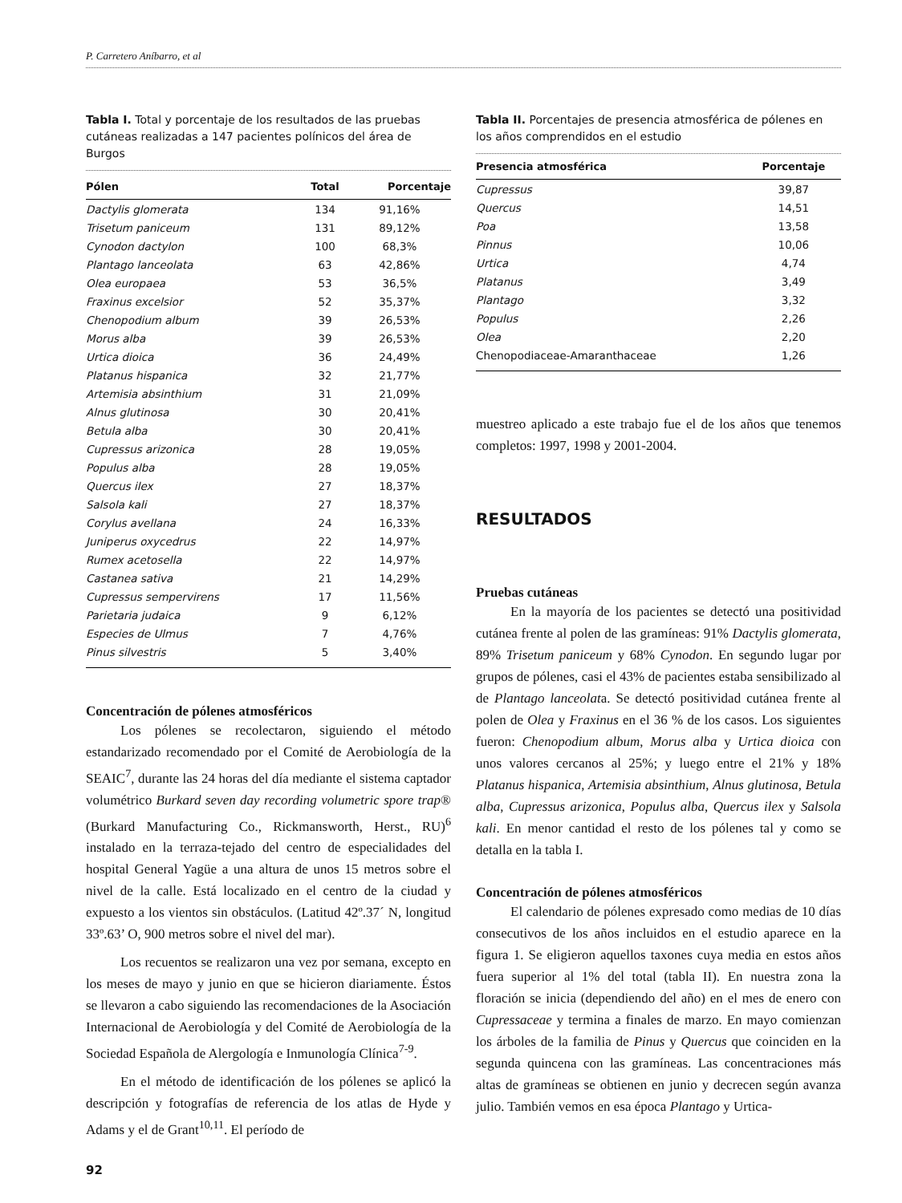P. Carretero Aníbarro, et al
Tabla I. Total y porcentaje de los resultados de las pruebas cutáneas realizadas a 147 pacientes polínicos del área de Burgos
| Pólen | Total | Porcentaje |
| --- | --- | --- |
| Dactylis glomerata | 134 | 91,16% |
| Trisetum paniceum | 131 | 89,12% |
| Cynodon dactylon | 100 | 68,3% |
| Plantago lanceolata | 63 | 42,86% |
| Olea europaea | 53 | 36,5% |
| Fraxinus excelsior | 52 | 35,37% |
| Chenopodium album | 39 | 26,53% |
| Morus alba | 39 | 26,53% |
| Urtica dioica | 36 | 24,49% |
| Platanus hispanica | 32 | 21,77% |
| Artemisia absinthium | 31 | 21,09% |
| Alnus glutinosa | 30 | 20,41% |
| Betula alba | 30 | 20,41% |
| Cupressus arizonica | 28 | 19,05% |
| Populus alba | 28 | 19,05% |
| Quercus ilex | 27 | 18,37% |
| Salsola kali | 27 | 18,37% |
| Corylus avellana | 24 | 16,33% |
| Juniperus oxycedrus | 22 | 14,97% |
| Rumex acetosella | 22 | 14,97% |
| Castanea sativa | 21 | 14,29% |
| Cupressus sempervirens | 17 | 11,56% |
| Parietaria judaica | 9 | 6,12% |
| Especies de Ulmus | 7 | 4,76% |
| Pinus silvestris | 5 | 3,40% |
Concentración de pólenes atmosféricos
Los pólenes se recolectaron, siguiendo el método estandarizado recomendado por el Comité de Aerobiología de la SEAIC<sup>7</sup>, durante las 24 horas del día mediante el sistema captador volumétrico Burkard seven day recording volumetric spore trap® (Burkard Manufacturing Co., Rickmansworth, Herst., RU)<sup>6</sup> instalado en la terraza-tejado del centro de especialidades del hospital General Yagüe a una altura de unos 15 metros sobre el nivel de la calle. Está localizado en el centro de la ciudad y expuesto a los vientos sin obstáculos. (Latitud 42º.37´ N, longitud 33º.63’ O, 900 metros sobre el nivel del mar).
Los recuentos se realizaron una vez por semana, excepto en los meses de mayo y junio en que se hicieron diariamente. Éstos se llevaron a cabo siguiendo las recomendaciones de la Asociación Internacional de Aerobiología y del Comité de Aerobiología de la Sociedad Española de Alergología e Inmunología Clínica<sup>7-9</sup>.
En el método de identificación de los pólenes se aplicó la descripción y fotografías de referencia de los atlas de Hyde y Adams y el de Grant<sup>10,11</sup>. El período de
Tabla II. Porcentajes de presencia atmosférica de pólenes en los años comprendidos en el estudio
| Presencia atmosférica | Porcentaje |
| --- | --- |
| Cupressus | 39,87 |
| Quercus | 14,51 |
| Poa | 13,58 |
| Pinnus | 10,06 |
| Urtica | 4,74 |
| Platanus | 3,49 |
| Plantago | 3,32 |
| Populus | 2,26 |
| Olea | 2,20 |
| Chenopodiaceae-Amaranthaceae | 1,26 |
muestreo aplicado a este trabajo fue el de los años que tenemos completos: 1997, 1998 y 2001-2004.
RESULTADOS
Pruebas cutáneas
En la mayoría de los pacientes se detectó una positividad cutánea frente al polen de las gramíneas: 91% Dactylis glomerata, 89% Trisetum paniceum y 68% Cynodon. En segundo lugar por grupos de pólenes, casi el 43% de pacientes estaba sensibilizado al de Plantago lanceolata. Se detectó positividad cutánea frente al polen de Olea y Fraxinus en el 36 % de los casos. Los siguientes fueron: Chenopodium album, Morus alba y Urtica dioica con unos valores cercanos al 25%; y luego entre el 21% y 18% Platanus hispanica, Artemisia absinthium, Alnus glutinosa, Betula alba, Cupressus arizonica, Populus alba, Quercus ilex y Salsola kali. En menor cantidad el resto de los pólenes tal y como se detalla en la tabla I.
Concentración de pólenes atmosféricos
El calendario de pólenes expresado como medias de 10 días consecutivos de los años incluidos en el estudio aparece en la figura 1. Se eligieron aquellos taxones cuya media en estos años fuera superior al 1% del total (tabla II). En nuestra zona la floración se inicia (dependiendo del año) en el mes de enero con Cupressaceae y termina a finales de marzo. En mayo comienzan los árboles de la familia de Pinus y Quercus que coinciden en la segunda quincena con las gramíneas. Las concentraciones más altas de gramíneas se obtienen en junio y decrecen según avanza julio. También vemos en esa época Plantago y Urtica-
92